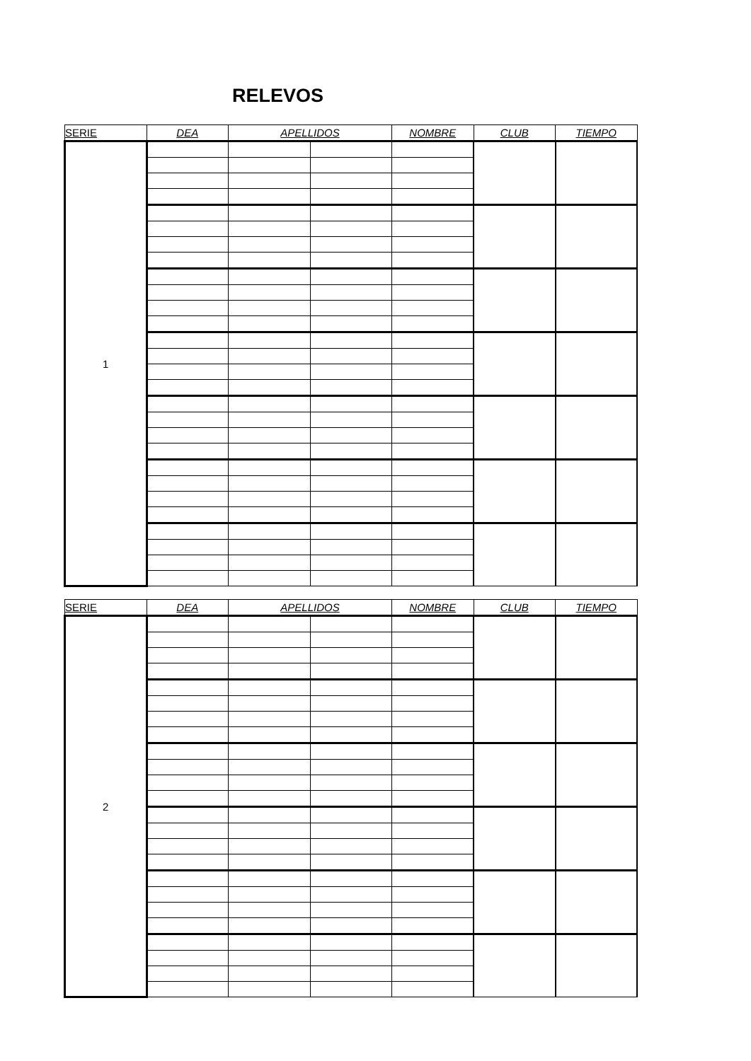RELEVOS
| SERIE | DEA | APELLIDOS | | NOMBRE | CLUB | TIEMPO |
| --- | --- | --- | --- | --- | --- | --- |
| 1 | | | | | | |
| SERIE | DEA | APELLIDOS | | NOMBRE | CLUB | TIEMPO |
| --- | --- | --- | --- | --- | --- | --- |
| 2 | | | | | | |